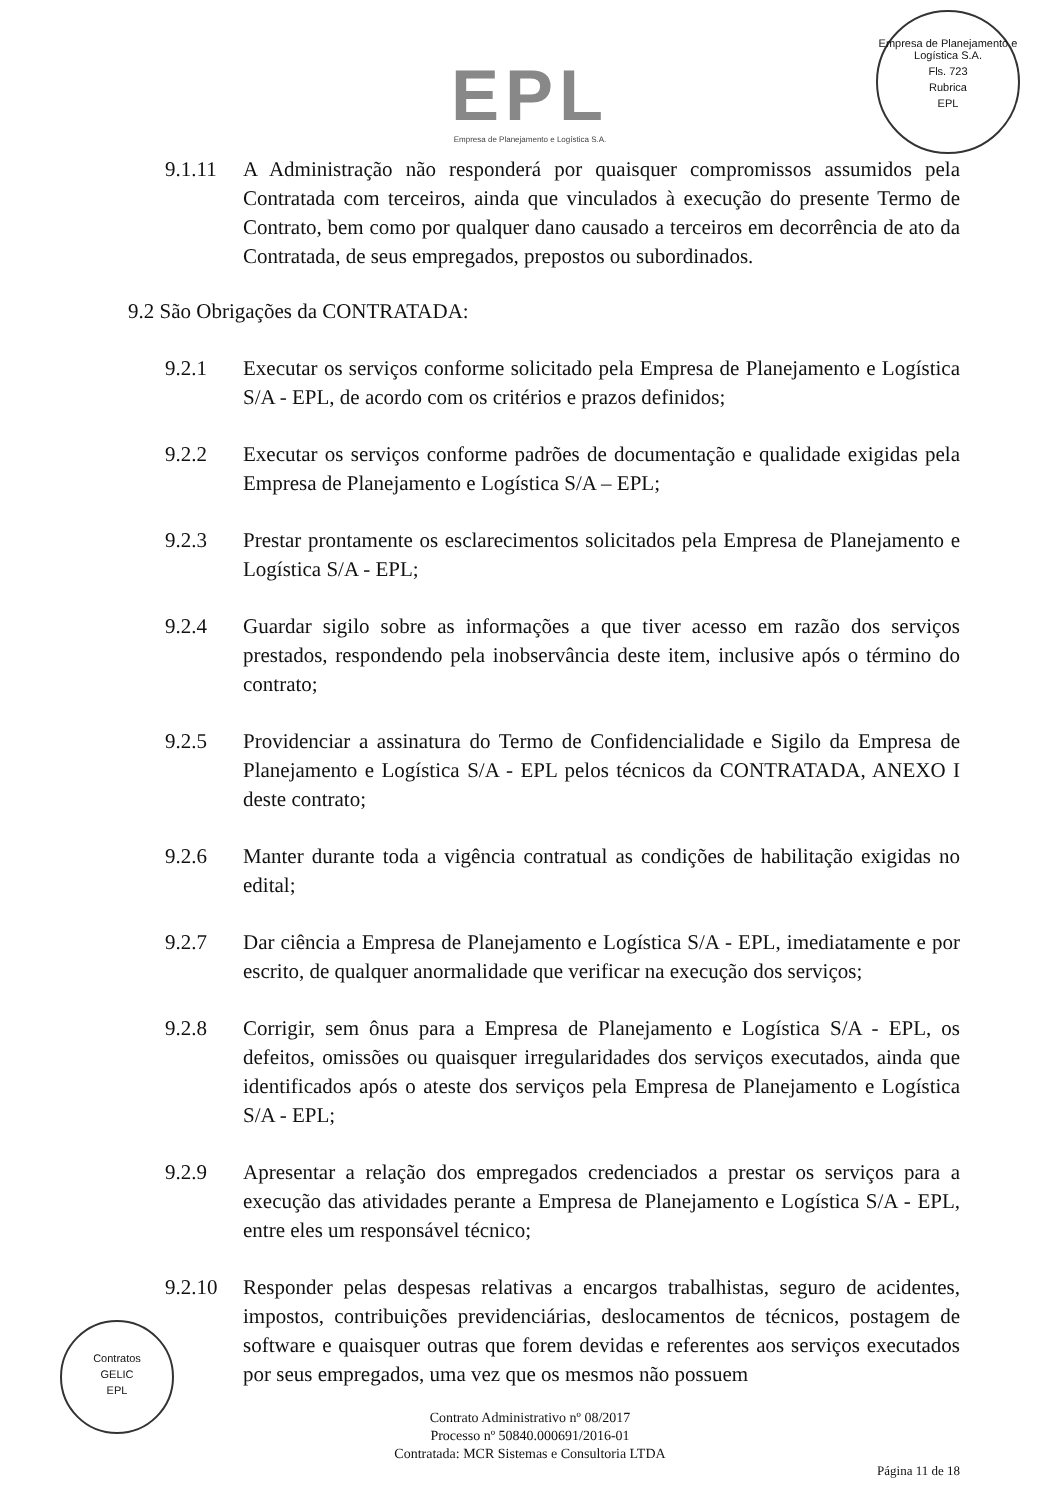Empresa de Planejamento e Logística S.A.
Fls. 723
Rubrica
EPL
EPL
Empresa de Planejamento e Logística S.A.
9.1.11 A Administração não responderá por quaisquer compromissos assumidos pela Contratada com terceiros, ainda que vinculados à execução do presente Termo de Contrato, bem como por qualquer dano causado a terceiros em decorrência de ato da Contratada, de seus empregados, prepostos ou subordinados.
9.2 São Obrigações da CONTRATADA:
9.2.1 Executar os serviços conforme solicitado pela Empresa de Planejamento e Logística S/A - EPL, de acordo com os critérios e prazos definidos;
9.2.2 Executar os serviços conforme padrões de documentação e qualidade exigidas pela Empresa de Planejamento e Logística S/A – EPL;
9.2.3 Prestar prontamente os esclarecimentos solicitados pela Empresa de Planejamento e Logística S/A - EPL;
9.2.4 Guardar sigilo sobre as informações a que tiver acesso em razão dos serviços prestados, respondendo pela inobservância deste item, inclusive após o término do contrato;
9.2.5 Providenciar a assinatura do Termo de Confidencialidade e Sigilo da Empresa de Planejamento e Logística S/A - EPL pelos técnicos da CONTRATADA, ANEXO I deste contrato;
9.2.6 Manter durante toda a vigência contratual as condições de habilitação exigidas no edital;
9.2.7 Dar ciência a Empresa de Planejamento e Logística S/A - EPL, imediatamente e por escrito, de qualquer anormalidade que verificar na execução dos serviços;
9.2.8 Corrigir, sem ônus para a Empresa de Planejamento e Logística S/A - EPL, os defeitos, omissões ou quaisquer irregularidades dos serviços executados, ainda que identificados após o ateste dos serviços pela Empresa de Planejamento e Logística S/A - EPL;
9.2.9 Apresentar a relação dos empregados credenciados a prestar os serviços para a execução das atividades perante a Empresa de Planejamento e Logística S/A - EPL, entre eles um responsável técnico;
9.2.10 Responder pelas despesas relativas a encargos trabalhistas, seguro de acidentes, impostos, contribuições previdenciárias, deslocamentos de técnicos, postagem de software e quaisquer outras que forem devidas e referentes aos serviços executados por seus empregados, uma vez que os mesmos não possuem
Contratos
GELIC
EPL
Contrato Administrativo nº 08/2017
Processo nº 50840.000691/2016-01
Contratada: MCR Sistemas e Consultoria LTDA
Página 11 de 18